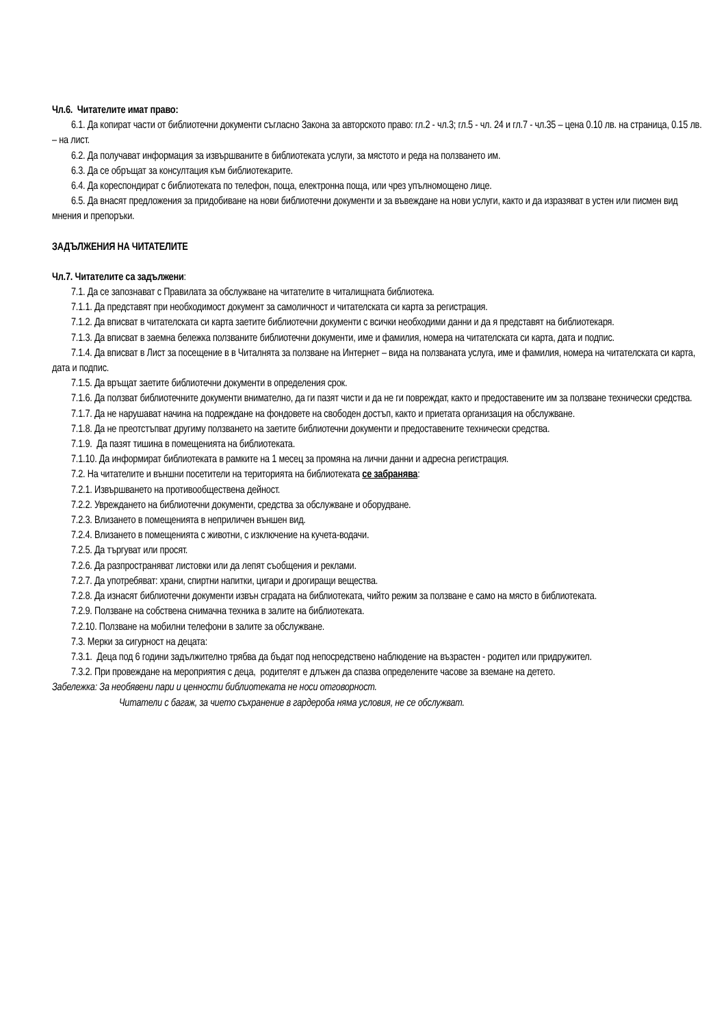Чл.6. Читателите имат право:
6.1. Да копират части от библиотечни документи съгласно Закона за авторското право: гл.2 - чл.3; гл.5 - чл. 24 и гл.7 - чл.35 – цена 0.10 лв. на страница, 0.15 лв. – на лист.
6.2. Да получават информация за извършваните в библиотеката услуги, за мястото и реда на ползването им.
6.3. Да се обръщат за консултация към библиотекарите.
6.4. Да кореспондират с библиотеката по телефон, поща, електронна поща, или чрез упълномощено лице.
6.5. Да внасят предложения за придобиване на нови библиотечни документи и за въвеждане на нови услуги, както и да изразяват в устен или писмен вид мнения и препоръки.
ЗАДЪЛЖЕНИЯ НА ЧИТАТЕЛИТЕ
Чл.7. Читателите са задължени:
7.1. Да се запознават с Правилата за обслужване на читателите в читалищната библиотека.
7.1.1. Да представят при необходимост документ за самоличност и читателската си карта за регистрация.
7.1.2. Да вписват в читателската си карта заетите библиотечни документи с всички необходими данни и да я представят на библиотекаря.
7.1.3. Да вписват в заемна бележка ползваните библиотечни документи, име и фамилия, номера на читателската си карта, дата и подпис.
7.1.4. Да вписват в Лист за посещение в в Читалнята за ползване на Интернет – вида на ползваната услуга, име и фамилия, номера на читателската си карта, дата и подпис.
7.1.5. Да връщат заетите библиотечни документи в определения срок.
7.1.6. Да ползват библиотечните документи внимателно, да ги пазят чисти и да не ги повреждат, както и предоставените им за ползване технически средства.
7.1.7. Да не нарушават начина на подреждане на фондовете на свободен достъп, както и приетата организация на обслужване.
7.1.8. Да не преотстъпват другиму ползването на заетите библиотечни документи и предоставените технически средства.
7.1.9. Да пазят тишина в помещенията на библиотеката.
7.1.10. Да информират библиотеката в рамките на 1 месец за промяна на лични данни и адресна регистрация.
7.2. На читателите и външни посетители на територията на библиотеката се забранява:
7.2.1. Извършването на противообществена дейност.
7.2.2. Увреждането на библиотечни документи, средства за обслужване и оборудване.
7.2.3. Влизането в помещенията в неприличен външен вид.
7.2.4. Влизането в помещенията с животни, с изключение на кучета-водачи.
7.2.5. Да търгуват или просят.
7.2.6. Да разпространяват листовки или да лепят съобщения и реклами.
7.2.7. Да употребяват: храни, спиртни напитки, цигари и дрогиращи вещества.
7.2.8. Да изнасят библиотечни документи извън сградата на библиотеката, чийто режим за ползване е само на място в библиотеката.
7.2.9. Ползване на собствена снимачна техника в залите на библиотеката.
7.2.10. Ползване на мобилни телефони в залите за обслужване.
7.3. Мерки за сигурност на децата:
7.3.1. Деца под 6 години задължително трябва да бъдат под непосредствено наблюдение на възрастен - родител или придружител.
7.3.2. При провеждане на мероприятия с деца, родителят е длъжен да спазва определените часове за вземане на детето.
Забележка: За необявени пари и ценности библиотеката не носи отговорност.
Читатели с багаж, за чието съхранение в гардероба няма условия, не се обслужват.